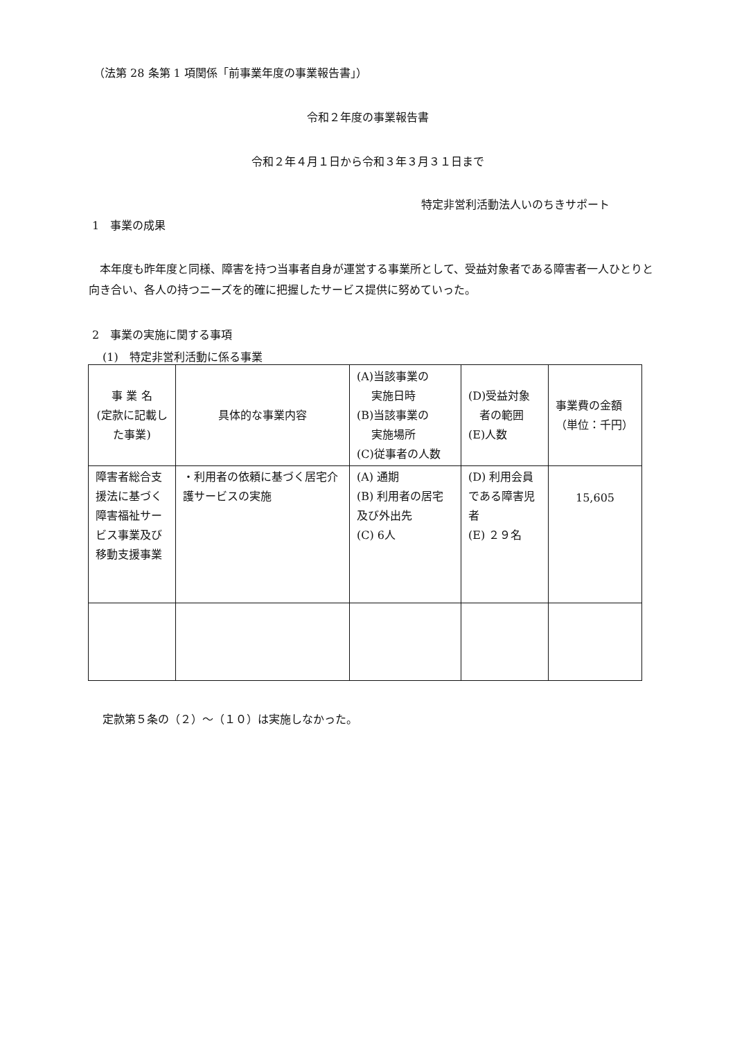（法第 28 条第 1 項関係「前事業年度の事業報告書」）
令和２年度の事業報告書
令和２年４月１日から令和３年３月３１日まで
特定非営利活動法人いのちきサポート
1　事業の成果
　本年度も昨年度と同様、障害を持つ当事者自身が運営する事業所として、受益対象者である障害者一人ひとりと向き合い、各人の持つニーズを的確に把握したサービス提供に努めていった。
2　事業の実施に関する事項
(1)　特定非営利活動に係る事業
| 事 業 名 (定款に記載した事業) | 具体的な事業内容 | (A)当該事業の 実施日時 (B)当該事業の 実施場所 (C)従事者の人数 | (D)受益対象 者の範囲 (E)人数 | 事業費の金額（単位：千円） |
| --- | --- | --- | --- | --- |
| 障害者総合支援法に基づく障害福祉サービス事業及び移動支援事業 | ・利用者の依頼に基づく居宅介護サービスの実施 | (A) 通期 (B) 利用者の居宅及び外出先 (C) 6人 | (D) 利用会員である障害児者 (E) ２９名 | 15,605 |
定款第５条の（２）～（１０）は実施しなかった。